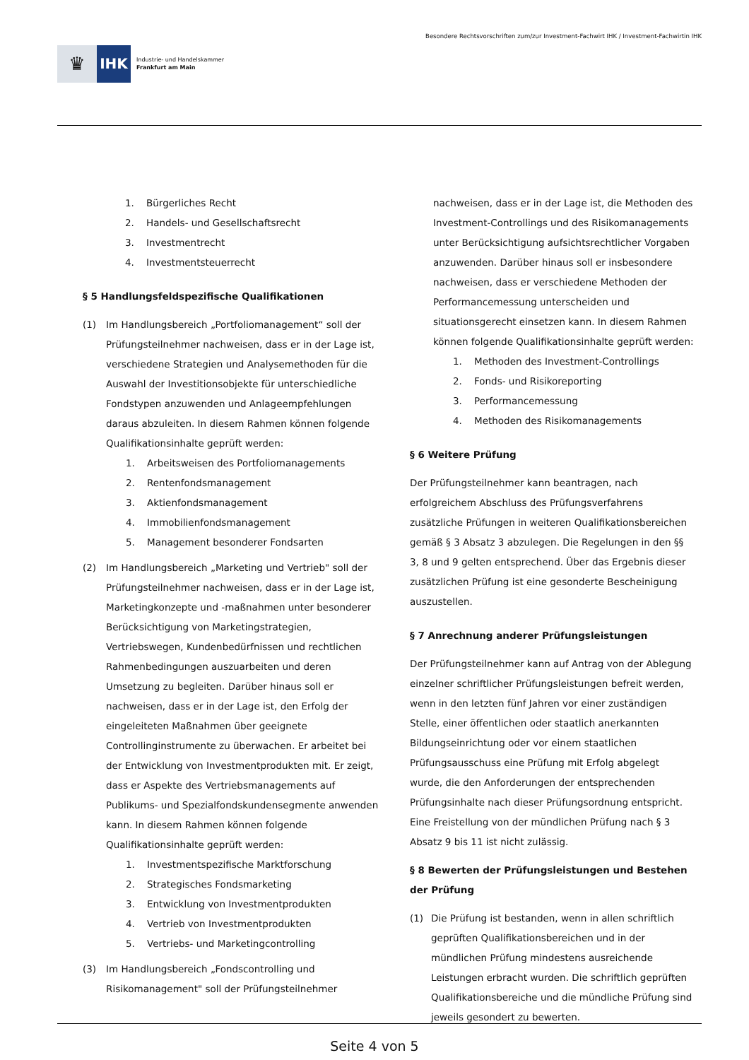♛
IHK
Industrie- und Handelskammer
Frankfurt am Main
Besondere Rechtsvorschriften zum/zur Investment-Fachwirt IHK / Investment-Fachwirtin IHK
1. Bürgerliches Recht
2. Handels- und Gesellschaftsrecht
3. Investmentrecht
4. Investmentsteuerrecht
§ 5 Handlungsfeldspezifische Qualifikationen
(1) Im Handlungsbereich „Portfoliomanagement“ soll der Prüfungsteilnehmer nachweisen, dass er in der Lage ist, verschiedene Strategien und Analysemethoden für die Auswahl der Investitionsobjekte für unterschiedliche Fondstypen anzuwenden und Anlageempfehlungen daraus abzuleiten. In diesem Rahmen können folgende Qualifikationsinhalte geprüft werden:
1. Arbeitsweisen des Portfoliomanagements
2. Rentenfondsmanagement
3. Aktienfondsmanagement
4. Immobilienfondsmanagement
5. Management besonderer Fondsarten
(2) Im Handlungsbereich „Marketing und Vertrieb" soll der Prüfungsteilnehmer nachweisen, dass er in der Lage ist, Marketingkonzepte und -maßnahmen unter besonderer Berücksichtigung von Marketingstrategien, Vertriebswegen, Kundenbedürfnissen und rechtlichen Rahmenbedingungen auszuarbeiten und deren Umsetzung zu begleiten. Darüber hinaus soll er nachweisen, dass er in der Lage ist, den Erfolg der eingeleiteten Maßnahmen über geeignete Controllinginstrumente zu überwachen. Er arbeitet bei der Entwicklung von Investmentprodukten mit. Er zeigt, dass er Aspekte des Vertriebsmanagements auf Publikums- und Spezialfondskundensegmente anwenden kann. In diesem Rahmen können folgende Qualifikationsinhalte geprüft werden:
1. Investmentspezifische Marktforschung
2. Strategisches Fondsmarketing
3. Entwicklung von Investmentprodukten
4. Vertrieb von Investmentprodukten
5. Vertriebs- und Marketingcontrolling
(3) Im Handlungsbereich „Fondscontrolling und Risikomanagement" soll der Prüfungsteilnehmer
nachweisen, dass er in der Lage ist, die Methoden des Investment-Controllings und des Risikomanagements unter Berücksichtigung aufsichtsrechtlicher Vorgaben anzuwenden. Darüber hinaus soll er insbesondere nachweisen, dass er verschiedene Methoden der Performancemessung unterscheiden und situationsgerecht einsetzen kann. In diesem Rahmen können folgende Qualifikationsinhalte geprüft werden:
1. Methoden des Investment-Controllings
2. Fonds- und Risikoreporting
3. Performancemessung
4. Methoden des Risikomanagements
§ 6 Weitere Prüfung
Der Prüfungsteilnehmer kann beantragen, nach erfolgreichem Abschluss des Prüfungsverfahrens zusätzliche Prüfungen in weiteren Qualifikationsbereichen gemäß § 3 Absatz 3 abzulegen. Die Regelungen in den §§ 3, 8 und 9 gelten entsprechend. Über das Ergebnis dieser zusätzlichen Prüfung ist eine gesonderte Bescheinigung auszustellen.
§ 7 Anrechnung anderer Prüfungsleistungen
Der Prüfungsteilnehmer kann auf Antrag von der Ablegung einzelner schriftlicher Prüfungsleistungen befreit werden, wenn in den letzten fünf Jahren vor einer zuständigen Stelle, einer öffentlichen oder staatlich anerkannten Bildungseinrichtung oder vor einem staatlichen Prüfungsausschuss eine Prüfung mit Erfolg abgelegt wurde, die den Anforderungen der entsprechenden Prüfungsinhalte nach dieser Prüfungsordnung entspricht. Eine Freistellung von der mündlichen Prüfung nach § 3 Absatz 9 bis 11 ist nicht zulässig.
§ 8 Bewerten der Prüfungsleistungen und Bestehen der Prüfung
(1) Die Prüfung ist bestanden, wenn in allen schriftlich geprüften Qualifikationsbereichen und in der mündlichen Prüfung mindestens ausreichende Leistungen erbracht wurden. Die schriftlich geprüften Qualifikationsbereiche und die mündliche Prüfung sind jeweils gesondert zu bewerten.
Seite 4 von 5